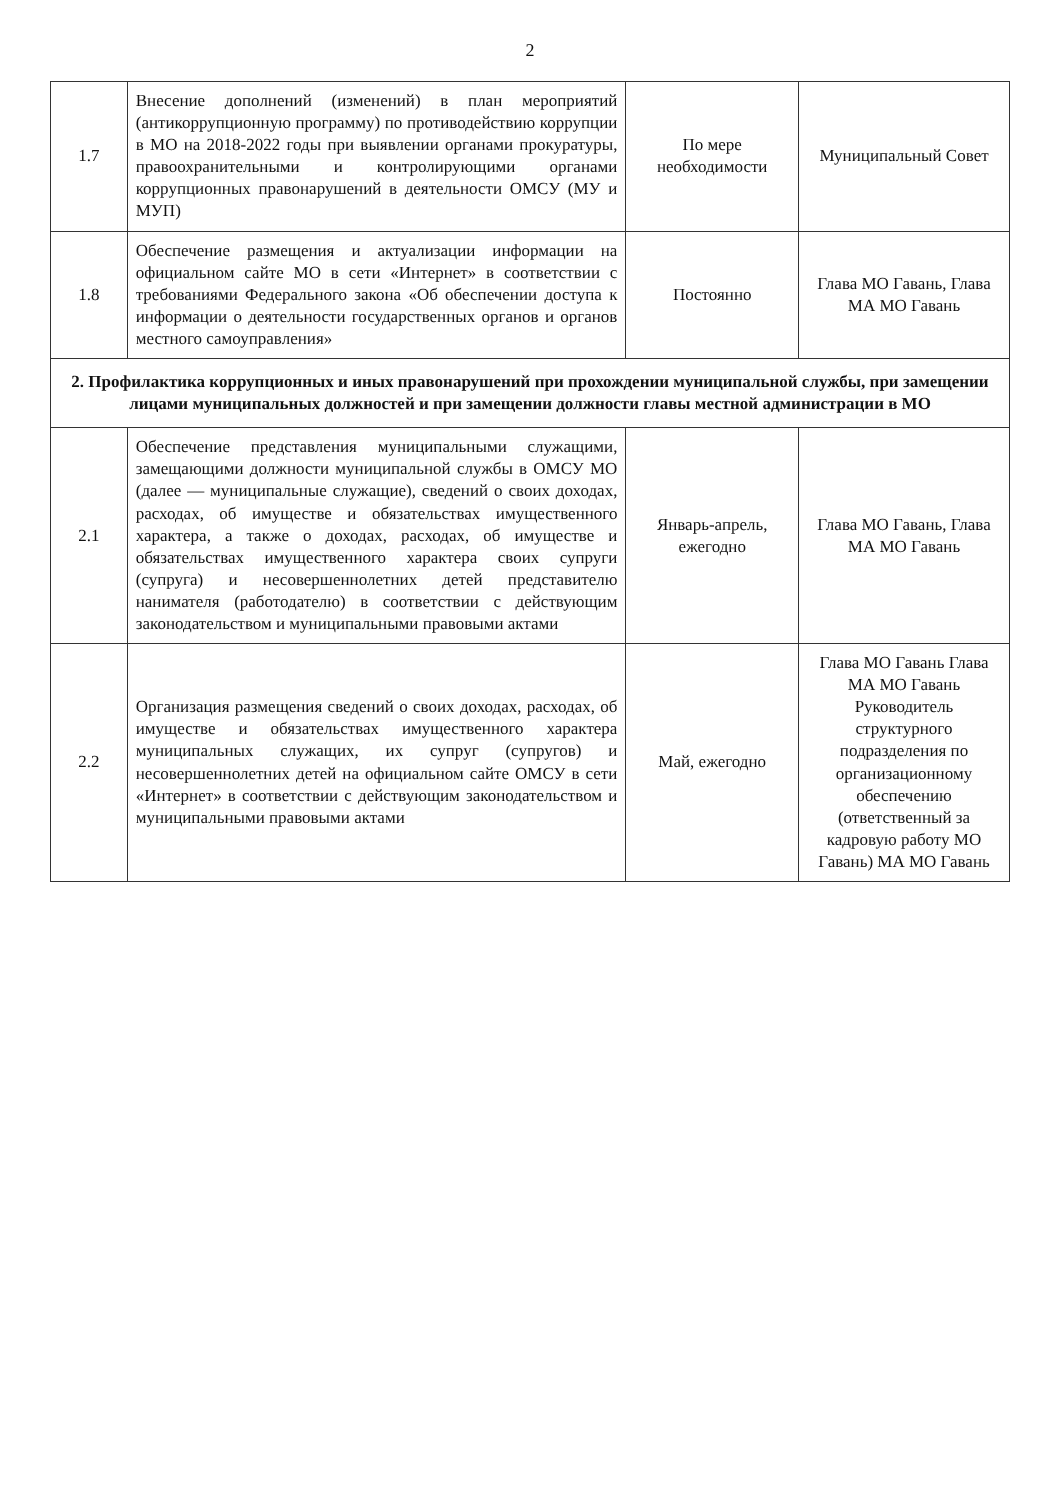2
| 1.7 | Внесение дополнений (изменений) в план мероприятий (антикоррупционную программу) по противодействию коррупции в МО на 2018-2022 годы при выявлении органами прокуратуры, правоохранительными и контролирующими органами коррупционных правонарушений в деятельности ОМСУ (МУ и МУП) | По мере необходимости | Муниципальный Совет |
| 1.8 | Обеспечение размещения и актуализации информации на официальном сайте МО в сети «Интернет» в соответствии с требованиями Федерального закона «Об обеспечении доступа к информации о деятельности государственных органов и органов местного самоуправления» | Постоянно | Глава МО Гавань, Глава МА МО Гавань |
| 2. Профилактика коррупционных и иных правонарушений при прохождении муниципальной службы, при замещении лицами муниципальных должностей и при замещении должности главы местной администрации в МО | | | |
| 2.1 | Обеспечение представления муниципальными служащими, замещающими должности муниципальной службы в ОМСУ МО (далее — муниципальные служащие), сведений о своих доходах, расходах, об имуществе и обязательствах имущественного характера, а также о доходах, расходах, об имуществе и обязательствах имущественного характера своих супруги (супруга) и несовершеннолетних детей представителю нанимателя (работодателю) в соответствии с действующим законодательством и муниципальными правовыми актами | Январь-апрель, ежегодно | Глава МО Гавань, Глава МА МО Гавань |
| 2.2 | Организация размещения сведений о своих доходах, расходах, об имуществе и обязательствах имущественного характера муниципальных служащих, их супруг (супругов) и несовершеннолетних детей на официальном сайте ОМСУ в сети «Интернет» в соответствии с действующим законодательством и муниципальными правовыми актами | Май, ежегодно | Глава МО Гавань Глава МА МО Гавань Руководитель структурного подразделения по организационному обеспечению (ответственный за кадровую работу МО Гавань) МА МО Гавань |